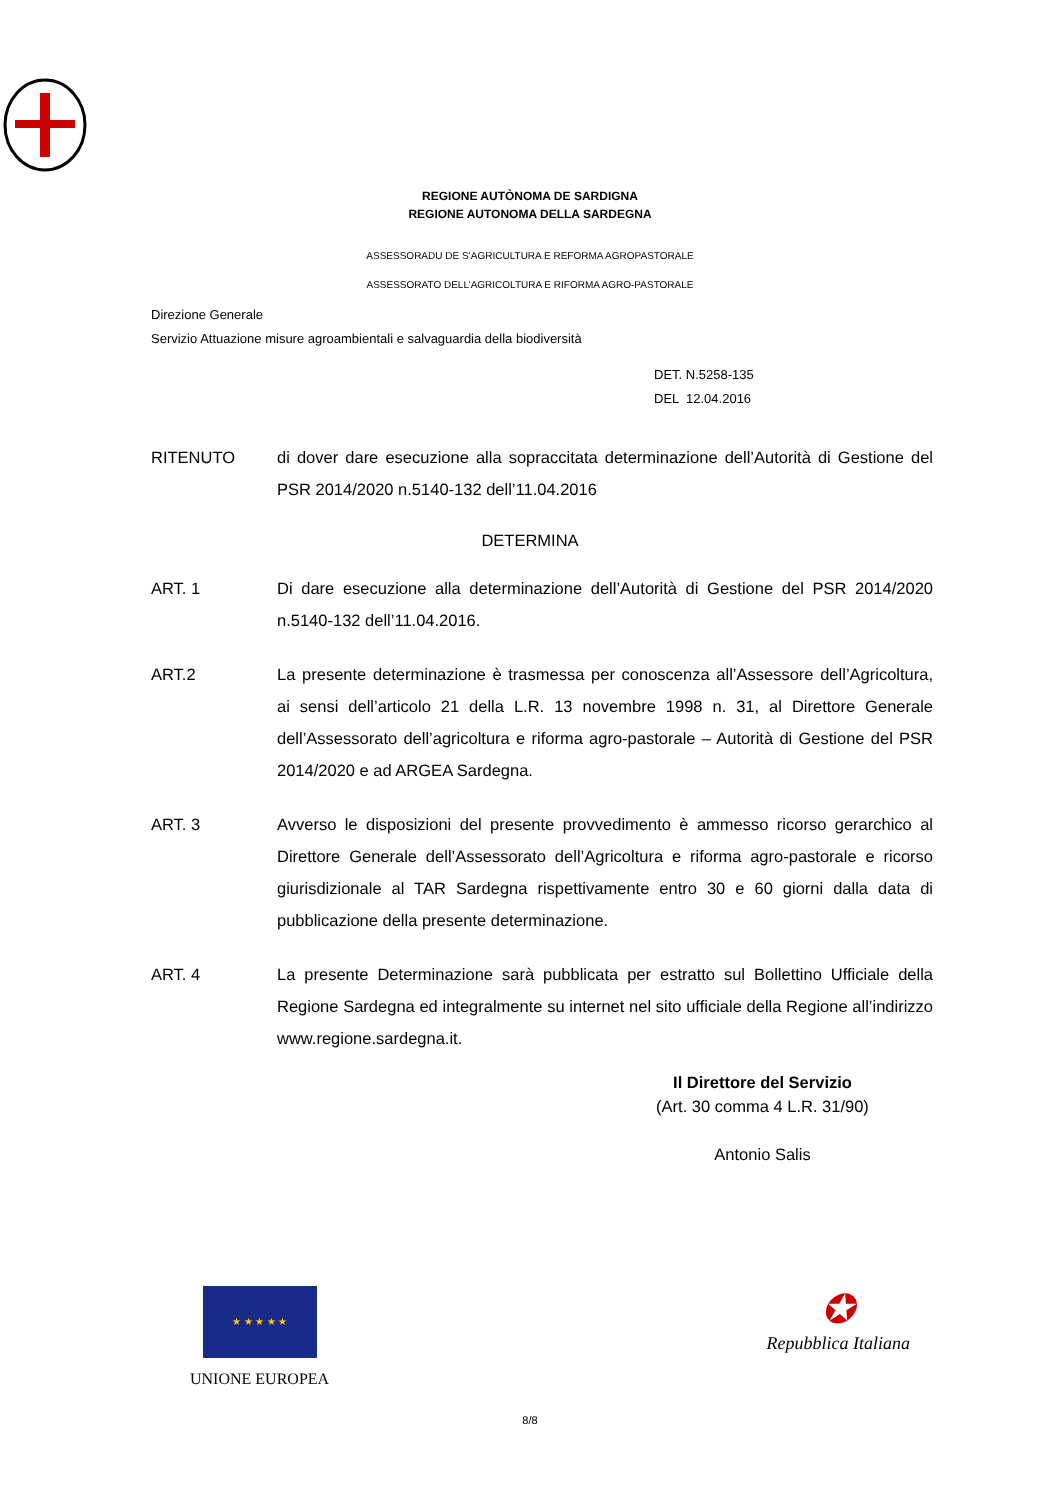REGIONE AUTÒNOMA DE SARDIGNA
REGIONE AUTONOMA DELLA SARDEGNA
ASSESSORADU DE S’AGRICULTURA E REFORMA AGROPASTORALE
ASSESSORATO DELL’AGRICOLTURA E RIFORMA AGRO-PASTORALE
Direzione Generale
Servizio Attuazione misure agroambientali e salvaguardia della biodiversità
DET. N.5258-135
DEL 12.04.2016
RITENUTO di dover dare esecuzione alla sopraccitata determinazione dell’Autorità di Gestione del PSR 2014/2020 n.5140-132 dell’11.04.2016
DETERMINA
ART. 1 Di dare esecuzione alla determinazione dell’Autorità di Gestione del PSR 2014/2020 n.5140-132 dell’11.04.2016.
ART.2 La presente determinazione è trasmessa per conoscenza all’Assessore dell’Agricoltura, ai sensi dell’articolo 21 della L.R. 13 novembre 1998 n. 31, al Direttore Generale dell’Assessorato dell’agricoltura e riforma agro-pastorale – Autorità di Gestione del PSR 2014/2020 e ad ARGEA Sardegna.
ART. 3 Avverso le disposizioni del presente provvedimento è ammesso ricorso gerarchico al Direttore Generale dell’Assessorato dell’Agricoltura e riforma agro-pastorale e ricorso giurisdizionale al TAR Sardegna rispettivamente entro 30 e 60 giorni dalla data di pubblicazione della presente determinazione.
ART. 4 La presente Determinazione sarà pubblicata per estratto sul Bollettino Ufficiale della Regione Sardegna ed integralmente su internet nel sito ufficiale della Regione all’indirizzo www.regione.sardegna.it.
Il Direttore del Servizio
(Art. 30 comma 4 L.R. 31/90)
Antonio Salis
★ ★ ★ ★ ★
UNIONE EUROPEA
✪
Repubblica Italiana
8/8